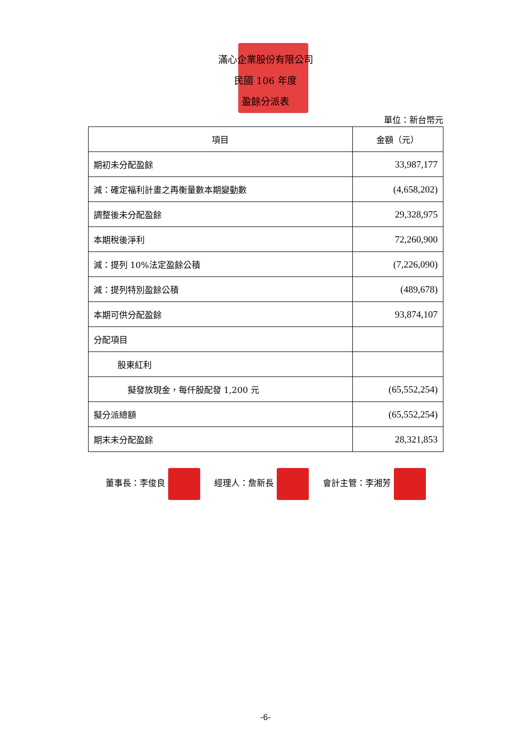滿心企業股份有限公司
民國 106 年度
盈餘分派表
單位：新台幣元
| 項目 | 金額（元） |
| --- | --- |
| 期初未分配盈餘 | 33,987,177 |
| 減：確定福利計畫之再衡量數本期變動數 | (4,658,202) |
| 調整後未分配盈餘 | 29,328,975 |
| 本期稅後淨利 | 72,260,900 |
| 減：提列 10%法定盈餘公積 | (7,226,090) |
| 減：提列特別盈餘公積 | (489,678) |
| 本期可供分配盈餘 | 93,874,107 |
| 分配項目 | |
| 股東紅利 | |
| 擬發放現金，每仟股配發 1,200 元 | (65,552,254) |
| 擬分派總額 | (65,552,254) |
| 期末未分配盈餘 | 28,321,853 |
董事長：李俊良 經理人：詹新長 會計主管：李湘芳
-6-